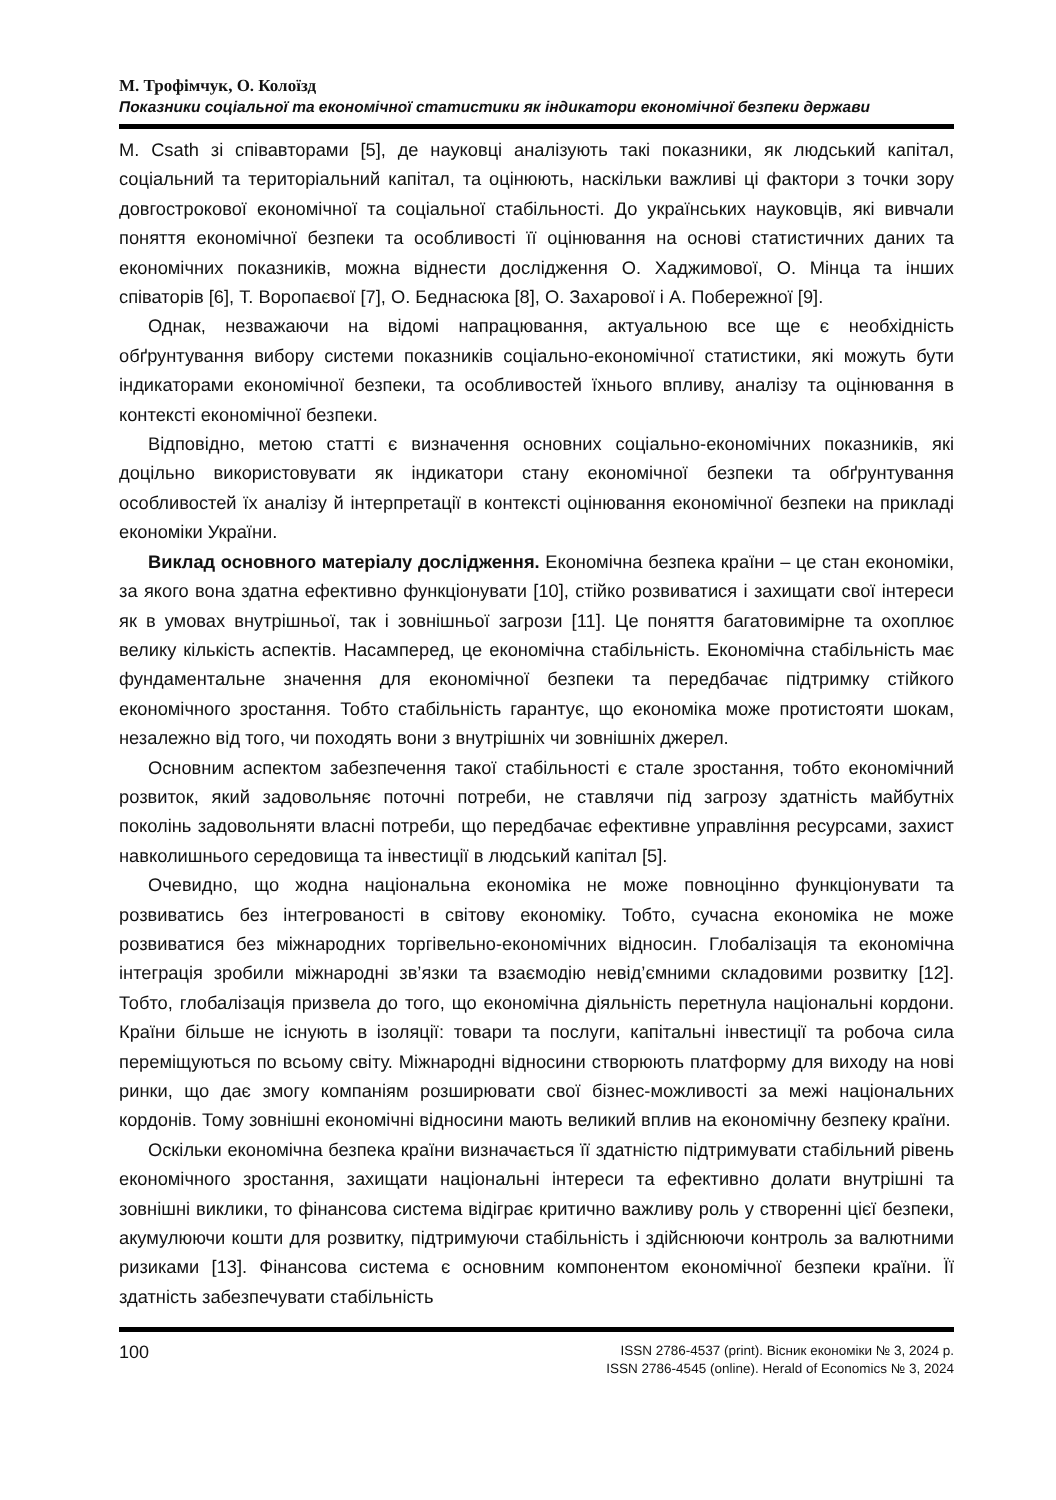М. Трофімчук, О. Колоїзд
Показники соціальної та економічної статистики як індикатори економічної безпеки держави
M. Csath зі співавторами [5], де науковці аналізують такі показники, як людський капітал, соціальний та територіальний капітал, та оцінюють, наскільки важливі ці фактори з точки зору довгострокової економічної та соціальної стабільності. До українських науковців, які вивчали поняття економічної безпеки та особливості її оцінювання на основі статистичних даних та економічних показників, можна віднести дослідження О. Хаджимової, О. Мінца та інших співаторів [6], Т. Воропаєвої [7], О. Беднасюка [8], О. Захарової і А. Побережної [9].
Однак, незважаючи на відомі напрацювання, актуальною все ще є необхідність обґрунтування вибору системи показників соціально-економічної статистики, які можуть бути індикаторами економічної безпеки, та особливостей їхнього впливу, аналізу та оцінювання в контексті економічної безпеки.
Відповідно, метою статті є визначення основних соціально-економічних показників, які доцільно використовувати як індикатори стану економічної безпеки та обґрунтування особливостей їх аналізу й інтерпретації в контексті оцінювання економічної безпеки на прикладі економіки України.
Виклад основного матеріалу дослідження. Економічна безпека країни – це стан економіки, за якого вона здатна ефективно функціонувати [10], стійко розвиватися і захищати свої інтереси як в умовах внутрішньої, так і зовнішньої загрози [11]. Це поняття багатовимірне та охоплює велику кількість аспектів. Насамперед, це економічна стабільність. Економічна стабільність має фундаментальне значення для економічної безпеки та передбачає підтримку стійкого економічного зростання. Тобто стабільність гарантує, що економіка може протистояти шокам, незалежно від того, чи походять вони з внутрішніх чи зовнішніх джерел.
Основним аспектом забезпечення такої стабільності є стале зростання, тобто економічний розвиток, який задовольняє поточні потреби, не ставлячи під загрозу здатність майбутніх поколінь задовольняти власні потреби, що передбачає ефективне управління ресурсами, захист навколишнього середовища та інвестиції в людський капітал [5].
Очевидно, що жодна національна економіка не може повноцінно функціонувати та розвиватись без інтегрованості в світову економіку. Тобто, сучасна економіка не може розвиватися без міжнародних торгівельно-економічних відносин. Глобалізація та економічна інтеграція зробили міжнародні зв’язки та взаємодію невід’ємними складовими розвитку [12]. Тобто, глобалізація призвела до того, що економічна діяльність перетнула національні кордони. Країни більше не існують в ізоляції: товари та послуги, капітальні інвестиції та робоча сила переміщуються по всьому світу. Міжнародні відносини створюють платформу для виходу на нові ринки, що дає змогу компаніям розширювати свої бізнес-можливості за межі національних кордонів. Тому зовнішні економічні відносини мають великий вплив на економічну безпеку країни.
Оскільки економічна безпека країни визначається її здатністю підтримувати стабільний рівень економічного зростання, захищати національні інтереси та ефективно долати внутрішні та зовнішні виклики, то фінансова система відіграє критично важливу роль у створенні цієї безпеки, акумулюючи кошти для розвитку, підтримуючи стабільність і здійснюючи контроль за валютними ризиками [13]. Фінансова система є основним компонентом економічної безпеки країни. Її здатність забезпечувати стабільність
100
ISSN 2786-4537 (print). Вісник економіки № 3, 2024 р.
ISSN 2786-4545 (online). Herald of Economics № 3, 2024